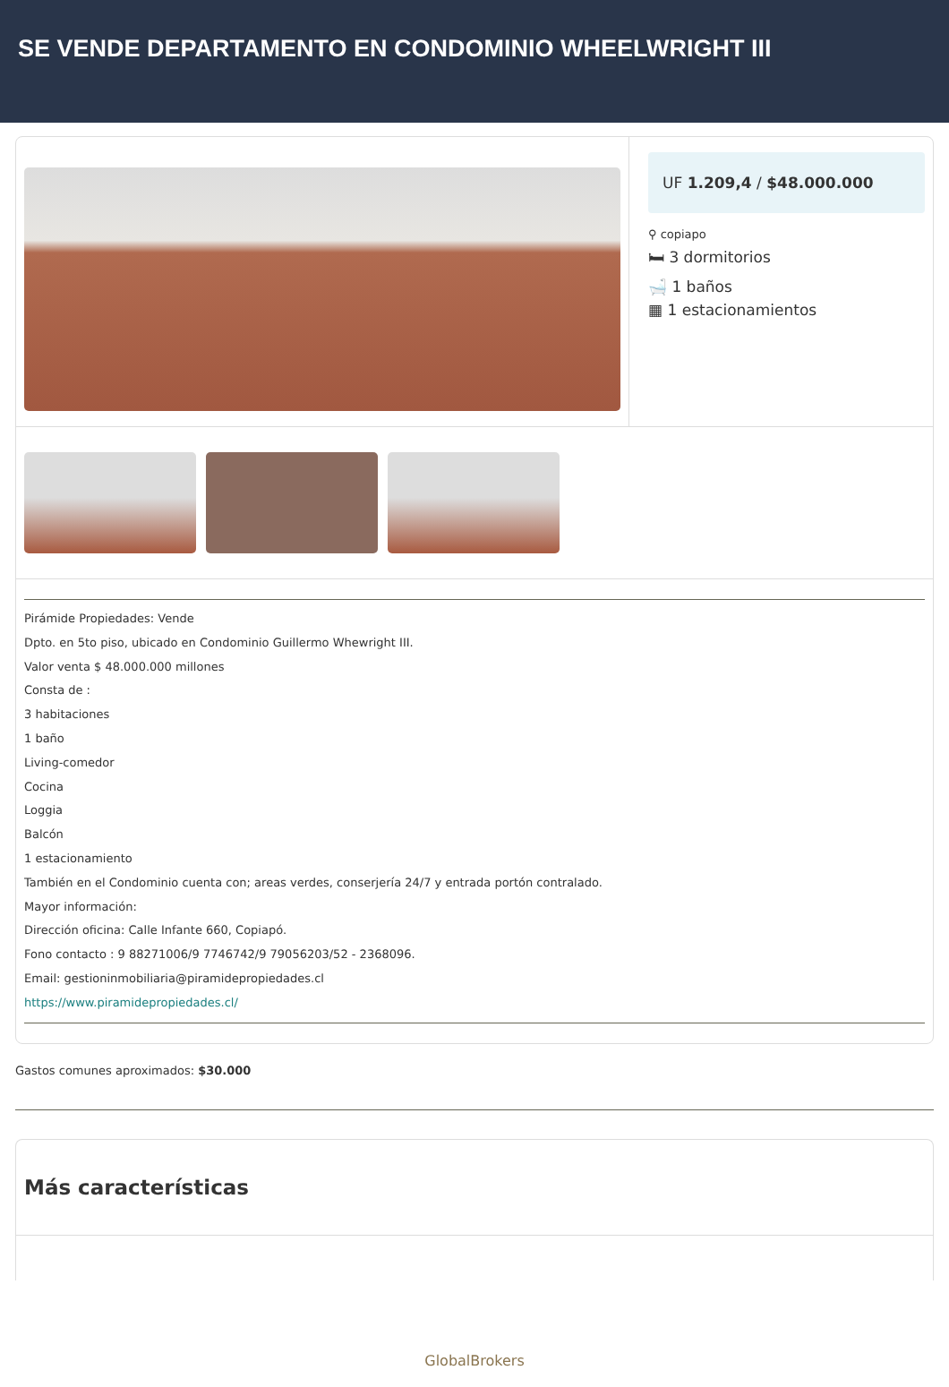SE VENDE DEPARTAMENTO EN CONDOMINIO WHEELWRIGHT III
UF 1.209,4 / $48.000.000
⚲ copiapo
🛏 3 dormitorios
🛁 1 baños
▦ 1 estacionamientos
Pirámide Propiedades: Vende
Dpto. en 5to piso, ubicado en Condominio Guillermo Whewright III.
Valor venta $ 48.000.000 millones
Consta de :
3 habitaciones
1 baño
Living-comedor
Cocina
Loggia
Balcón
1 estacionamiento
También en el Condominio cuenta con; areas verdes, conserjería 24/7 y entrada portón contralado.
Mayor información:
Dirección oficina: Calle Infante 660, Copiapó.
Fono contacto : 9 88271006/9 7746742/9 79056203/52 - 2368096.
Email: gestioninmobiliaria@piramidepropiedades.cl
https://www.piramidepropiedades.cl/
Gastos comunes aproximados: $30.000
Más características
GlobalBrokers